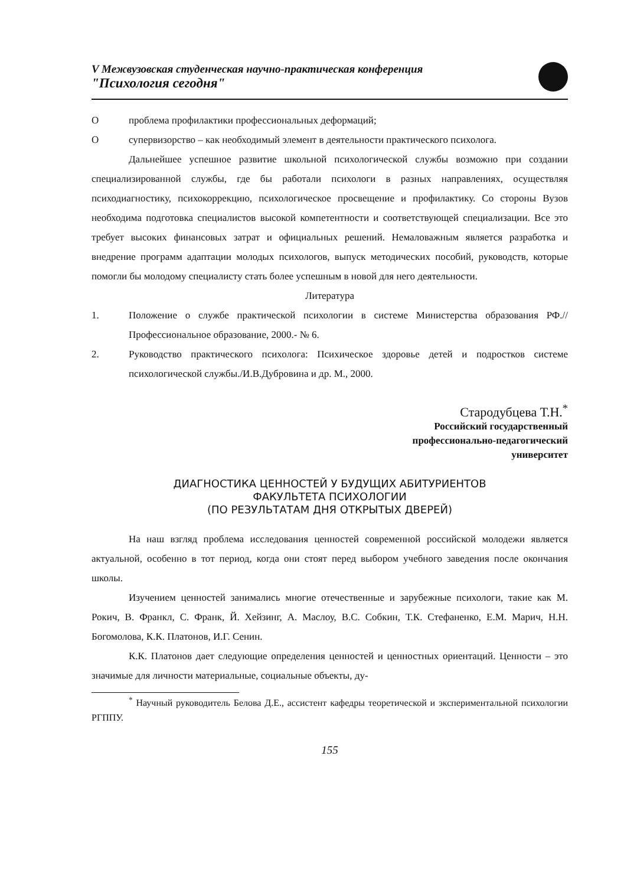V Межвузовская студенческая научно-практическая конференция
"Психология сегодня"
Oпроблема профилактики профессиональных деформаций;
Oсупервизорство – как необходимый элемент в деятельности практического психолога.
Дальнейшее успешное развитие школьной психологической службы возможно при создании специализированной службы, где бы работали психологи в разных направлениях, осуществляя психодиагностику, психокоррекцию, психологическое просвещение и профилактику. Со стороны Вузов необходима подготовка специалистов высокой компетентности и соответствующей специализации. Все это требует высоких финансовых затрат и официальных решений. Немаловажным является разработка и внедрение программ адаптации молодых психологов, выпуск методических пособий, руководств, которые помогли бы молодому специалисту стать более успешным в новой для него деятельности.
Литература
1. Положение о службе практической психологии в системе Министерства образования РФ.//Профессиональное образование, 2000.- № 6.
2. Руководство практического психолога: Психическое здоровье детей и подростков системе психологической службы./И.В.Дубровина и др. М., 2000.
Стародубцева Т.Н.<sup>*</sup>
Российский государственный
профессионально-педагогический
университет
ДИАГНОСТИКА ЦЕННОСТЕЙ У БУДУЩИХ АБИТУРИЕНТОВ
ФАКУЛЬТЕТА ПСИХОЛОГИИ
(ПО РЕЗУЛЬТАТАМ ДНЯ ОТКРЫТЫХ ДВЕРЕЙ)
На наш взгляд проблема исследования ценностей современной российской молодежи является актуальной, особенно в тот период, когда они стоят перед выбором учебного заведения после окончания школы.
Изучением ценностей занимались многие отечественные и зарубежные психологи, такие как М. Рокич, В. Франкл, С. Франк, Й. Хейзинг, А. Маслоу, В.С. Собкин, Т.К. Стефаненко, Е.М. Марич, Н.Н. Богомолова, К.К. Платонов, И.Г. Сенин.
К.К. Платонов дает следующие определения ценностей и ценностных ориентаций. Ценности – это значимые для личности материальные, социальные объекты, ду-
<sup>*</sup> Научный руководитель Белова Д.Е., ассистент кафедры теоретической и экспериментальной психологии РГППУ.
155